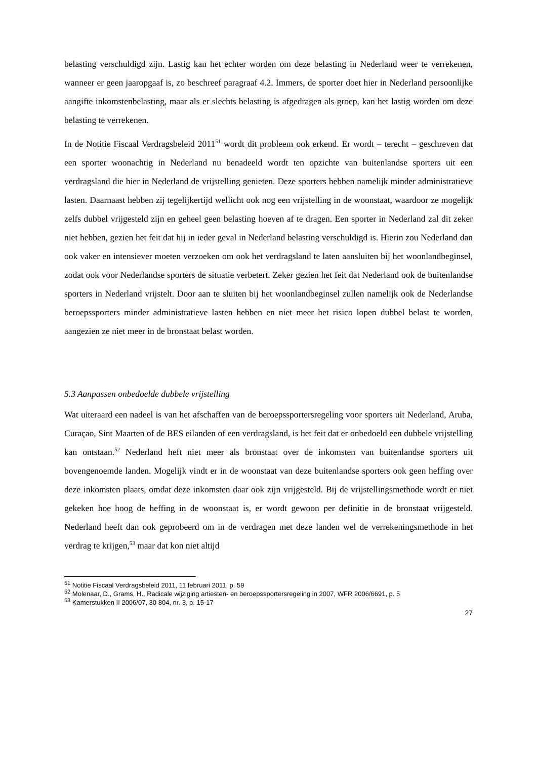belasting verschuldigd zijn. Lastig kan het echter worden om deze belasting in Nederland weer te verrekenen, wanneer er geen jaaropgaaf is, zo beschreef paragraaf 4.2. Immers, de sporter doet hier in Nederland persoonlijke aangifte inkomstenbelasting, maar als er slechts belasting is afgedragen als groep, kan het lastig worden om deze belasting te verrekenen.
In de Notitie Fiscaal Verdragsbeleid 2011<sup>51</sup> wordt dit probleem ook erkend. Er wordt – terecht – geschreven dat een sporter woonachtig in Nederland nu benadeeld wordt ten opzichte van buitenlandse sporters uit een verdragsland die hier in Nederland de vrijstelling genieten. Deze sporters hebben namelijk minder administratieve lasten. Daarnaast hebben zij tegelijkertijd wellicht ook nog een vrijstelling in de woonstaat, waardoor ze mogelijk zelfs dubbel vrijgesteld zijn en geheel geen belasting hoeven af te dragen. Een sporter in Nederland zal dit zeker niet hebben, gezien het feit dat hij in ieder geval in Nederland belasting verschuldigd is. Hierin zou Nederland dan ook vaker en intensiever moeten verzoeken om ook het verdragsland te laten aansluiten bij het woonlandbeginsel, zodat ook voor Nederlandse sporters de situatie verbetert. Zeker gezien het feit dat Nederland ook de buitenlandse sporters in Nederland vrijstelt. Door aan te sluiten bij het woonlandbeginsel zullen namelijk ook de Nederlandse beroepssporters minder administratieve lasten hebben en niet meer het risico lopen dubbel belast te worden, aangezien ze niet meer in de bronstaat belast worden.
5.3 Aanpassen onbedoelde dubbele vrijstelling
Wat uiteraard een nadeel is van het afschaffen van de beroepssportersregeling voor sporters uit Nederland, Aruba, Curaçao, Sint Maarten of de BES eilanden of een verdragsland, is het feit dat er onbedoeld een dubbele vrijstelling kan ontstaan.<sup>52</sup> Nederland heft niet meer als bronstaat over de inkomsten van buitenlandse sporters uit bovengenoemde landen. Mogelijk vindt er in de woonstaat van deze buitenlandse sporters ook geen heffing over deze inkomsten plaats, omdat deze inkomsten daar ook zijn vrijgesteld. Bij de vrijstellingsmethode wordt er niet gekeken hoe hoog de heffing in de woonstaat is, er wordt gewoon per definitie in de bronstaat vrijgesteld. Nederland heeft dan ook geprobeerd om in de verdragen met deze landen wel de verrekeningsmethode in het verdrag te krijgen,<sup>53</sup> maar dat kon niet altijd
<sup>51</sup> Notitie Fiscaal Verdragsbeleid 2011, 11 februari 2011, p. 59
<sup>52</sup> Molenaar, D., Grams, H., Radicale wijziging artiesten- en beroepssportersregeling in 2007, WFR 2006/6691, p. 5
<sup>53</sup> Kamerstukken II 2006/07, 30 804, nr. 3, p. 15-17
27